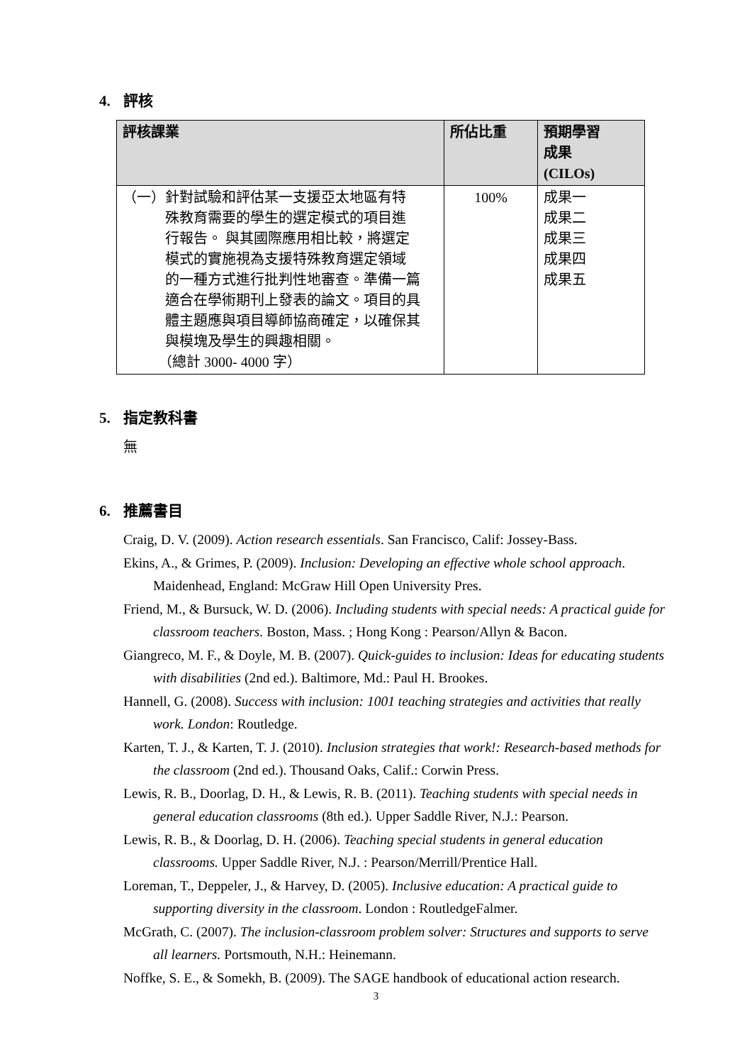4. 評核
| 評核課業 | 所佔比重 | 預期學習 成果 (CILOs) |
| --- | --- | --- |
| （一）針對試驗和評估某一支援亞太地區有特 殊教育需要的學生的選定模式的項目進 行報告。 與其國際應用相比較，將選定 模式的實施視為支援特殊教育選定領域 的一種方式進行批判性地審查。準備一篇 適合在學術期刊上發表的論文。項目的具 體主題應與項目導師協商確定，以確保其 與模塊及學生的興趣相關。 （總計 3000- 4000 字） | 100% | 成果一 成果二 成果三 成果四 成果五 |
5. 指定教科書
無
6. 推薦書目
Craig, D. V. (2009). Action research essentials. San Francisco, Calif: Jossey-Bass.
Ekins, A., & Grimes, P. (2009). Inclusion: Developing an effective whole school approach. Maidenhead, England: McGraw Hill Open University Pres.
Friend, M., & Bursuck, W. D. (2006). Including students with special needs: A practical guide for classroom teachers. Boston, Mass. ; Hong Kong : Pearson/Allyn & Bacon.
Giangreco, M. F., & Doyle, M. B. (2007). Quick-guides to inclusion: Ideas for educating students with disabilities (2nd ed.). Baltimore, Md.: Paul H. Brookes.
Hannell, G. (2008). Success with inclusion: 1001 teaching strategies and activities that really work. London: Routledge.
Karten, T. J., & Karten, T. J. (2010). Inclusion strategies that work!: Research-based methods for the classroom (2nd ed.). Thousand Oaks, Calif.: Corwin Press.
Lewis, R. B., Doorlag, D. H., & Lewis, R. B. (2011). Teaching students with special needs in general education classrooms (8th ed.). Upper Saddle River, N.J.: Pearson.
Lewis, R. B., & Doorlag, D. H. (2006). Teaching special students in general education classrooms. Upper Saddle River, N.J. : Pearson/Merrill/Prentice Hall.
Loreman, T., Deppeler, J., & Harvey, D. (2005). Inclusive education: A practical guide to supporting diversity in the classroom. London : RoutledgeFalmer.
McGrath, C. (2007). The inclusion-classroom problem solver: Structures and supports to serve all learners. Portsmouth, N.H.: Heinemann.
Noffke, S. E., & Somekh, B. (2009). The SAGE handbook of educational action research.
3